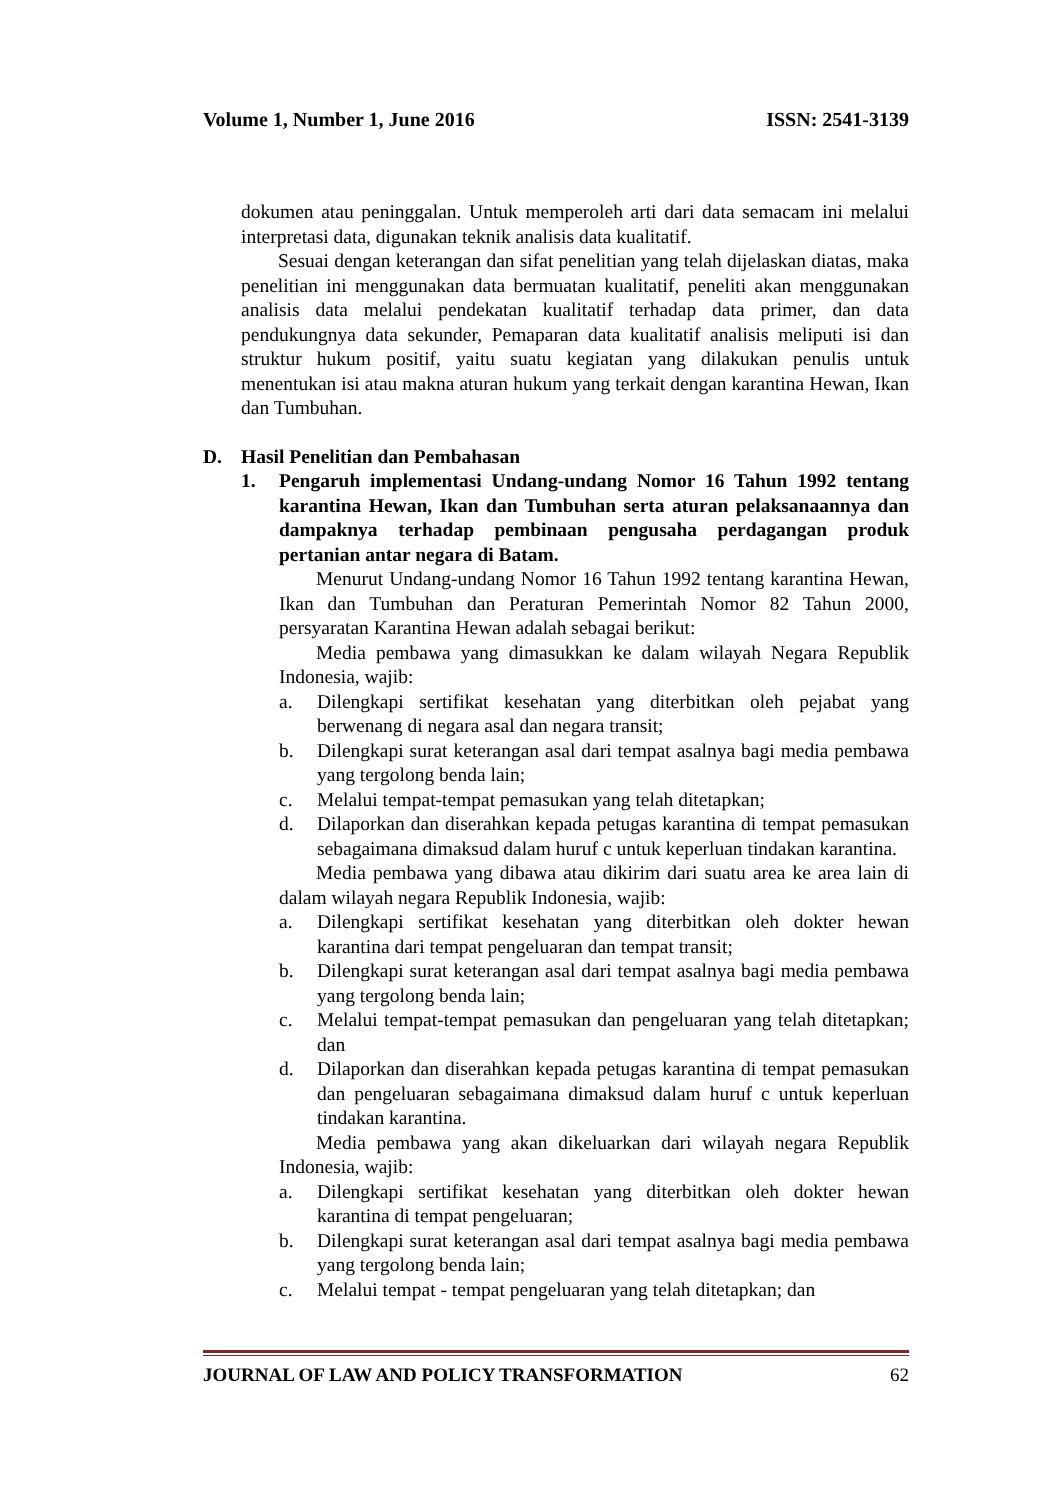Volume 1, Number 1, June 2016 ISSN: 2541-3139
dokumen atau peninggalan. Untuk memperoleh arti dari data semacam ini melalui interpretasi data, digunakan teknik analisis data kualitatif.
Sesuai dengan keterangan dan sifat penelitian yang telah dijelaskan diatas, maka penelitian ini menggunakan data bermuatan kualitatif, peneliti akan menggunakan analisis data melalui pendekatan kualitatif terhadap data primer, dan data pendukungnya data sekunder, Pemaparan data kualitatif analisis meliputi isi dan struktur hukum positif, yaitu suatu kegiatan yang dilakukan penulis untuk menentukan isi atau makna aturan hukum yang terkait dengan karantina Hewan, Ikan dan Tumbuhan.
D. Hasil Penelitian dan Pembahasan
1. Pengaruh implementasi Undang-undang Nomor 16 Tahun 1992 tentang karantina Hewan, Ikan dan Tumbuhan serta aturan pelaksanaannya dan dampaknya terhadap pembinaan pengusaha perdagangan produk pertanian antar negara di Batam.
Menurut Undang-undang Nomor 16 Tahun 1992 tentang karantina Hewan, Ikan dan Tumbuhan dan Peraturan Pemerintah Nomor 82 Tahun 2000, persyaratan Karantina Hewan adalah sebagai berikut:
Media pembawa yang dimasukkan ke dalam wilayah Negara Republik Indonesia, wajib:
a. Dilengkapi sertifikat kesehatan yang diterbitkan oleh pejabat yang berwenang di negara asal dan negara transit;
b. Dilengkapi surat keterangan asal dari tempat asalnya bagi media pembawa yang tergolong benda lain;
c. Melalui tempat-tempat pemasukan yang telah ditetapkan;
d. Dilaporkan dan diserahkan kepada petugas karantina di tempat pemasukan sebagaimana dimaksud dalam huruf c untuk keperluan tindakan karantina.
Media pembawa yang dibawa atau dikirim dari suatu area ke area lain di dalam wilayah negara Republik Indonesia, wajib:
a. Dilengkapi sertifikat kesehatan yang diterbitkan oleh dokter hewan karantina dari tempat pengeluaran dan tempat transit;
b. Dilengkapi surat keterangan asal dari tempat asalnya bagi media pembawa yang tergolong benda lain;
c. Melalui tempat-tempat pemasukan dan pengeluaran yang telah ditetapkan; dan
d. Dilaporkan dan diserahkan kepada petugas karantina di tempat pemasukan dan pengeluaran sebagaimana dimaksud dalam huruf c untuk keperluan tindakan karantina.
Media pembawa yang akan dikeluarkan dari wilayah negara Republik Indonesia, wajib:
a. Dilengkapi sertifikat kesehatan yang diterbitkan oleh dokter hewan karantina di tempat pengeluaran;
b. Dilengkapi surat keterangan asal dari tempat asalnya bagi media pembawa yang tergolong benda lain;
c. Melalui tempat - tempat pengeluaran yang telah ditetapkan; dan
JOURNAL OF LAW AND POLICY TRANSFORMATION 62